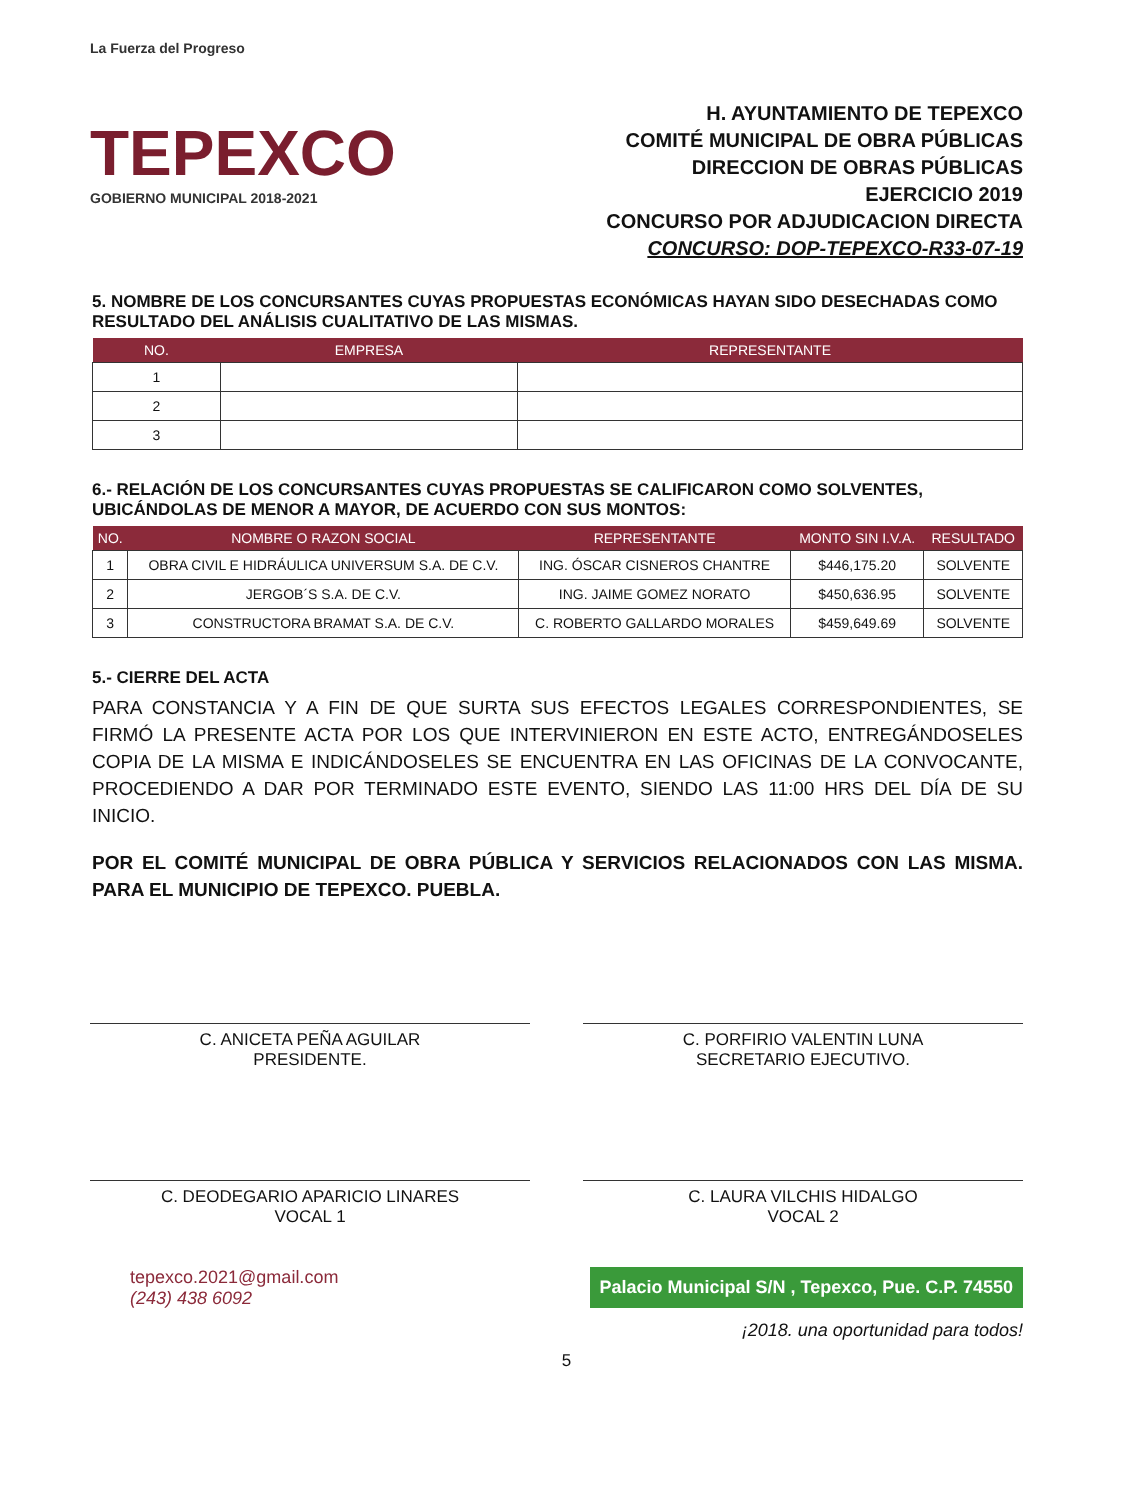La Fuerza del Progreso
TEPEXCO
GOBIERNO MUNICIPAL 2018-2021
H. AYUNTAMIENTO DE TEPEXCO
COMITÉ MUNICIPAL DE OBRA PÚBLICAS
DIRECCION DE OBRAS PÚBLICAS
EJERCICIO 2019
CONCURSO POR ADJUDICACION DIRECTA
CONCURSO: DOP-TEPEXCO-R33-07-19
5. NOMBRE DE LOS CONCURSANTES CUYAS PROPUESTAS ECONÓMICAS HAYAN SIDO DESECHADAS COMO RESULTADO DEL ANÁLISIS CUALITATIVO DE LAS MISMAS.
| NO. | EMPRESA | REPRESENTANTE |
| --- | --- | --- |
| 1 | | |
| 2 | | |
| 3 | | |
6.- RELACIÓN DE LOS CONCURSANTES CUYAS PROPUESTAS SE CALIFICARON COMO SOLVENTES, UBICÁNDOLAS DE MENOR A MAYOR, DE ACUERDO CON SUS MONTOS:
| NO. | NOMBRE O RAZON SOCIAL | REPRESENTANTE | MONTO SIN I.V.A. | RESULTADO |
| --- | --- | --- | --- | --- |
| 1 | OBRA CIVIL E HIDRÁULICA UNIVERSUM S.A. DE C.V. | ING. ÓSCAR CISNEROS CHANTRE | $446,175.20 | SOLVENTE |
| 2 | JERGOB´S S.A. DE C.V. | ING. JAIME GOMEZ NORATO | $450,636.95 | SOLVENTE |
| 3 | CONSTRUCTORA BRAMAT S.A. DE C.V. | C. ROBERTO GALLARDO MORALES | $459,649.69 | SOLVENTE |
5.- CIERRE DEL ACTA
PARA CONSTANCIA Y A FIN DE QUE SURTA SUS EFECTOS LEGALES CORRESPONDIENTES, SE FIRMÓ LA PRESENTE ACTA POR LOS QUE INTERVINIERON EN ESTE ACTO, ENTREGÁNDOSELES COPIA DE LA MISMA E INDICÁNDOSELES SE ENCUENTRA EN LAS OFICINAS DE LA CONVOCANTE, PROCEDIENDO A DAR POR TERMINADO ESTE EVENTO, SIENDO LAS 11:00 HRS DEL DÍA DE SU INICIO.
POR EL COMITÉ MUNICIPAL DE OBRA PÚBLICA Y SERVICIOS RELACIONADOS CON LAS MISMA. PARA EL MUNICIPIO DE TEPEXCO. PUEBLA.
C. ANICETA PEÑA AGUILAR
PRESIDENTE.
C. PORFIRIO VALENTIN LUNA
SECRETARIO EJECUTIVO.
C. DEODEGARIO APARICIO LINARES
VOCAL 1
C. LAURA VILCHIS HIDALGO
VOCAL 2
tepexco.2021@gmail.com
(243) 438 6092
Palacio Municipal S/N , Tepexco, Pue. C.P. 74550
¡2018. una oportunidad para todos!
5